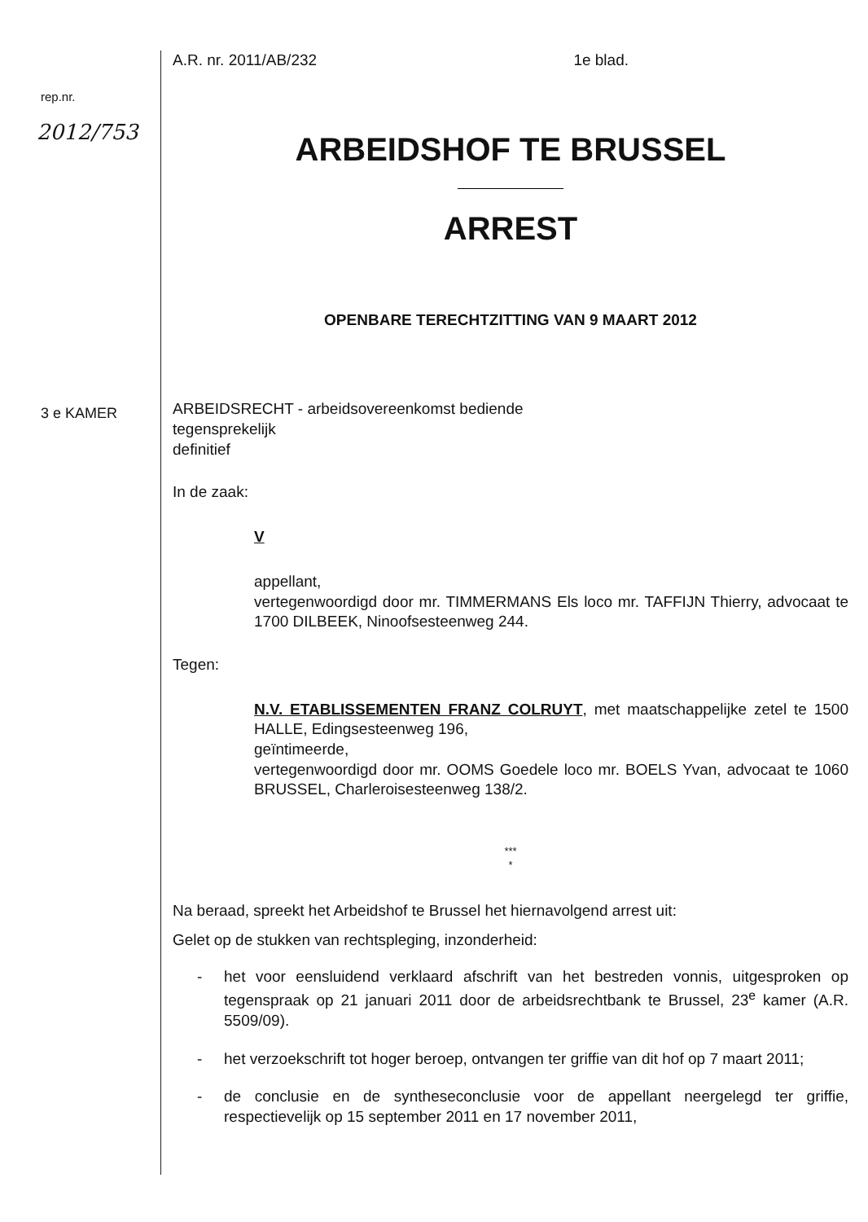rep.nr.
2012/753
3 e KAMER
A.R. nr. 2011/AB/232 1e blad.
ARBEIDSHOF TE BRUSSEL
ARREST
OPENBARE TERECHTZITTING VAN 9 MAART 2012
ARBEIDSRECHT - arbeidsovereenkomst bediende
tegensprekelijk
definitief
In de zaak:
V
appellant,
vertegenwoordigd door mr. TIMMERMANS Els loco mr. TAFFIJN Thierry, advocaat te 1700 DILBEEK, Ninoofsesteenweg 244.
Tegen:
N.V. ETABLISSEMENTEN FRANZ COLRUYT, met maatschappelijke zetel te 1500 HALLE, Edingsesteenweg 196,
geïntimeerde,
vertegenwoordigd door mr. OOMS Goedele loco mr. BOELS Yvan, advocaat te 1060 BRUSSEL, Charleroisesteenweg 138/2.
***
*
Na beraad, spreekt het Arbeidshof te Brussel het hiernavolgend arrest uit:
Gelet op de stukken van rechtspleging, inzonderheid:
- het voor eensluidend verklaard afschrift van het bestreden vonnis, uitgesproken op tegenspraak op 21 januari 2011 door de arbeidsrechtbank te Brussel, 23<sup>e</sup> kamer (A.R. 5509/09).
- het verzoekschrift tot hoger beroep, ontvangen ter griffie van dit hof op 7 maart 2011;
- de conclusie en de syntheseconclusie voor de appellant neergelegd ter griffie, respectievelijk op 15 september 2011 en 17 november 2011,